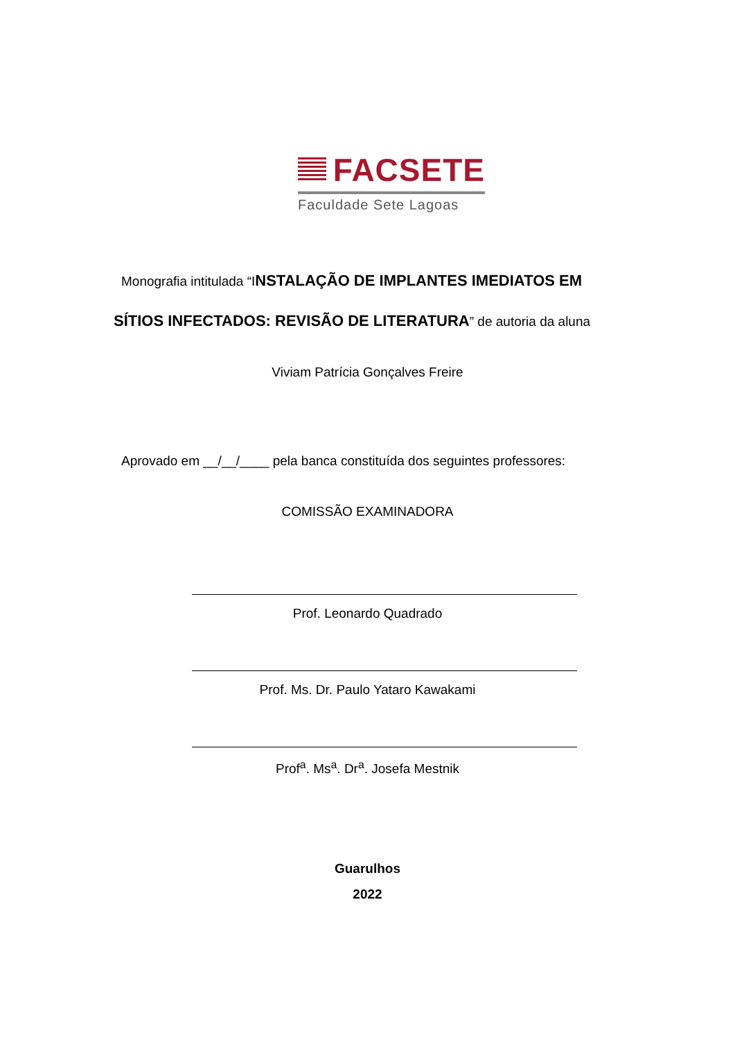FACSETE
Faculdade Sete Lagoas
Monografia intitulada “INSTALAÇÃO DE IMPLANTES IMEDIATOS EM
SÍTIOS INFECTADOS: REVISÃO DE LITERATURA” de autoria da aluna
Viviam Patrícia Gonçalves Freire
Aprovado em __/__/____ pela banca constituída dos seguintes professores:
COMISSÃO EXAMINADORA
Prof. Leonardo Quadrado
Prof. Ms. Dr. Paulo Yataro Kawakami
Prof<sup>a</sup>. Ms<sup>a</sup>. Dr<sup>a</sup>. Josefa Mestnik
Guarulhos
2022